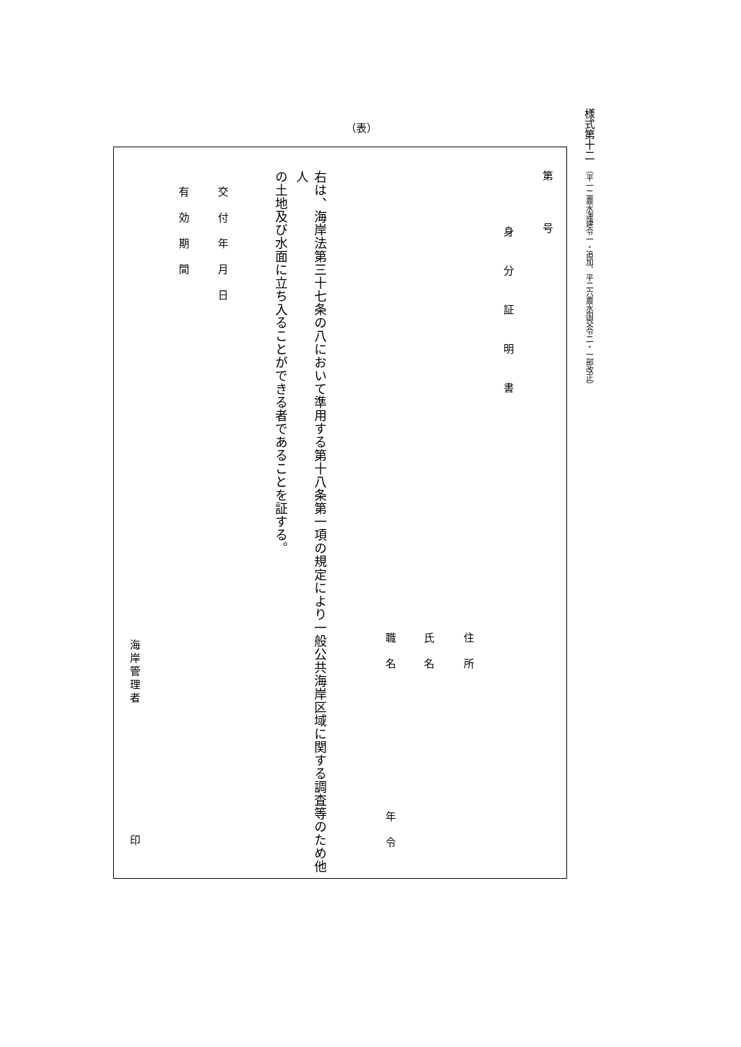様式第十二（平一二農水運建令一・追加、平二六農水国交令二・一部改正）
（表）
第号
身分証明書
住所
氏名
職名 年令
右は、海岸法第三十七条の八において準用する第十八条第一項の規定により一般公共海岸区域に関する調査等のため他人
の土地及び水面に立ち入ることができる者であることを証する。
交付年月日
有効期間
海岸管理者 印